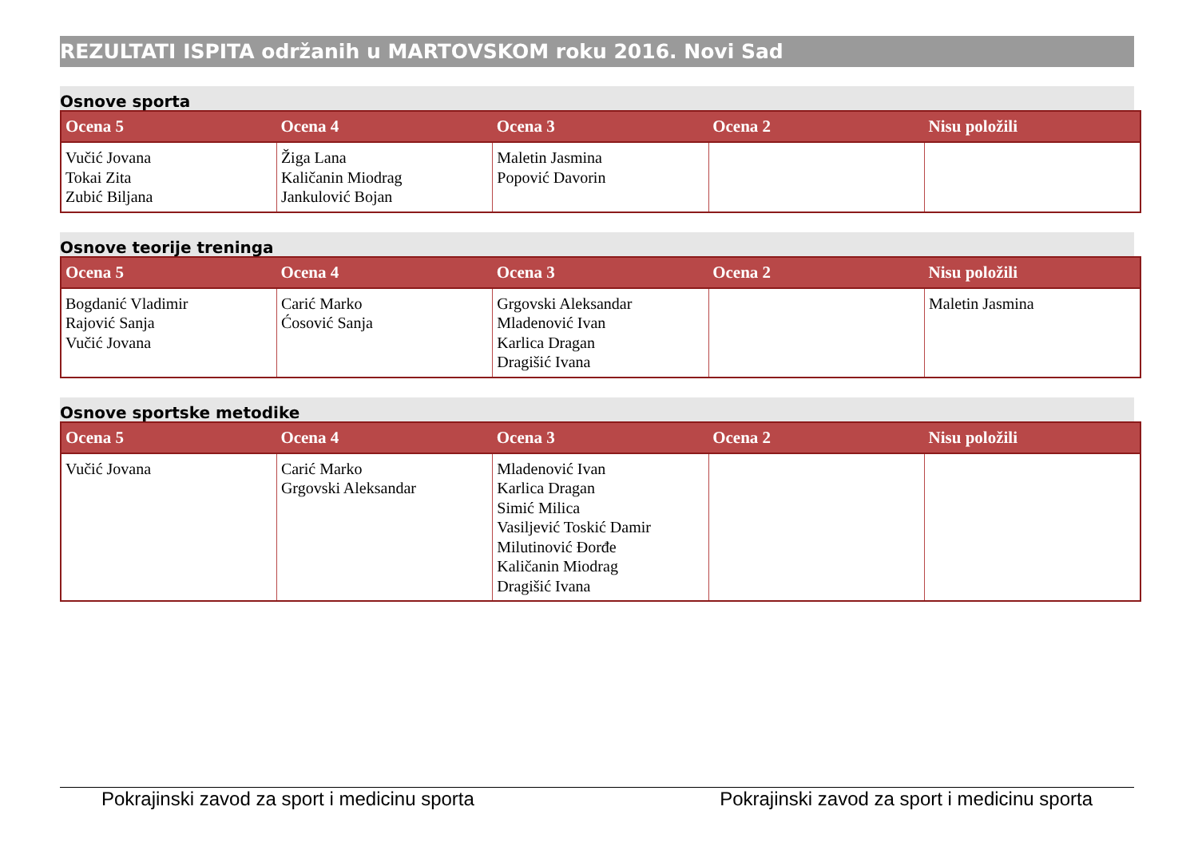REZULTATI ISPITA održanih u MARTOVSKOM roku 2016. Novi Sad
Osnove sporta
| Ocena 5 | Ocena 4 | Ocena 3 | Ocena 2 | Nisu položili |
| --- | --- | --- | --- | --- |
| Vučić Jovana Tokai Zita Zubić Biljana | Žiga Lana Kaličanin Miodrag Jankulović Bojan | Maletin Jasmina Popović Davorin | | |
Osnove teorije treninga
| Ocena 5 | Ocena 4 | Ocena 3 | Ocena 2 | Nisu položili |
| --- | --- | --- | --- | --- |
| Bogdanić Vladimir Rajović Sanja Vučić Jovana | Carić Marko Ćosović Sanja | Grgovski Aleksandar Mladenović Ivan Karlica Dragan Dragišić Ivana | | Maletin Jasmina |
Osnove sportske metodike
| Ocena 5 | Ocena 4 | Ocena 3 | Ocena 2 | Nisu položili |
| --- | --- | --- | --- | --- |
| Vučić Jovana | Carić Marko Grgovski Aleksandar | Mladenović Ivan Karlica Dragan Simić Milica Vasiljević Toskić Damir Milutinović Đorđe Kaličanin Miodrag Dragišić Ivana | | |
Pokrajinski zavod za sport i medicinu sporta Pokrajinski zavod za sport i medicinu sporta